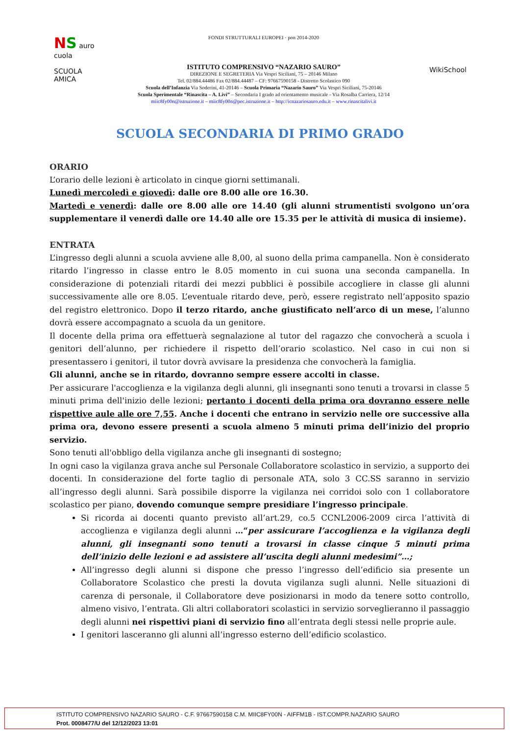NS auro cuola
SCUOLA AMICA
FONDI STRUTTURALI EUROPEI · pon 2014-2020
ISTITUTO COMPRENSIVO “NAZARIO SAURO”
DIREZIONE E SEGRETERIA Via Vespri Siciliani, 75 – 20146 Milano
Tel. 02/884.44486 Fax 02/884.44487 – CF: 97667590158 - Distretto Scolastico 090
Scuola dell’Infanzia Via Soderini, 41-20146 – Scuola Primaria “Nazario Sauro” Via Vespri Siciliani, 75-20146
Scuola Sperimentale “Rinascita – A. Livi” – Secondaria I grado ad orientamento musicale - Via Rosalba Carriera, 12/14
miic8fy00n@istruzione.it – miic8fy00n@pec.istruzione.it – http://icnazariosauro.edu.it – www.rinascitalivi.it
WikiSchool
SCUOLA SECONDARIA DI PRIMO GRADO
ORARIO
L’orario delle lezioni è articolato in cinque giorni settimanali.
Lunedì mercoledì e giovedì: dalle ore 8.00 alle ore 16.30.
Martedì e venerdì: dalle ore 8.00 alle ore 14.40 (gli alunni strumentisti svolgono un’ora supplementare il venerdì dalle ore 14.40 alle ore 15.35 per le attività di musica di insieme).
ENTRATA
L’ingresso degli alunni a scuola avviene alle 8,00, al suono della prima campanella. Non è considerato ritardo l’ingresso in classe entro le 8.05 momento in cui suona una seconda campanella. In considerazione di potenziali ritardi dei mezzi pubblici è possibile accogliere in classe gli alunni successivamente alle ore 8.05. L’eventuale ritardo deve, però, essere registrato nell’apposito spazio del registro elettronico. Dopo il terzo ritardo, anche giustificato nell’arco di un mese, l’alunno dovrà essere accompagnato a scuola da un genitore.
Il docente della prima ora effettuerà segnalazione al tutor del ragazzo che convocherà a scuola i genitori dell’alunno, per richiedere il rispetto dell’orario scolastico. Nel caso in cui non si presentassero i genitori, il tutor dovrà avvisare la presidenza che convocherà la famiglia.
Gli alunni, anche se in ritardo, dovranno sempre essere accolti in classe.
Per assicurare l'accoglienza e la vigilanza degli alunni, gli insegnanti sono tenuti a trovarsi in classe 5 minuti prima dell'inizio delle lezioni; pertanto i docenti della prima ora dovranno essere nelle rispettive aule alle ore 7,55. Anche i docenti che entrano in servizio nelle ore successive alla prima ora, devono essere presenti a scuola almeno 5 minuti prima dell’inizio del proprio servizio.
Sono tenuti all'obbligo della vigilanza anche gli insegnanti di sostegno;
In ogni caso la vigilanza grava anche sul Personale Collaboratore scolastico in servizio, a supporto dei docenti. In considerazione del forte taglio di personale ATA, solo 3 CC.SS saranno in servizio all’ingresso degli alunni. Sarà possibile disporre la vigilanza nei corridoi solo con 1 collaboratore scolastico per piano, dovendo comunque sempre presidiare l’ingresso principale.
Si ricorda ai docenti quanto previsto all’art.29, co.5 CCNL2006-2009 circa l’attività di accoglienza e vigilanza degli alunni …“per assicurare l’accoglienza e la vigilanza degli alunni, gli insegnanti sono tenuti a trovarsi in classe cinque 5 minuti prima dell’inizio delle lezioni e ad assistere all’uscita degli alunni medesimi”…;
All’ingresso degli alunni si dispone che presso l’ingresso dell’edificio sia presente un Collaboratore Scolastico che presti la dovuta vigilanza sugli alunni. Nelle situazioni di carenza di personale, il Collaboratore deve posizionarsi in modo da tenere sotto controllo, almeno visivo, l’entrata. Gli altri collaboratori scolastici in servizio sorveglieranno il passaggio degli alunni nei rispettivi piani di servizio fino all’entrata degli stessi nelle proprie aule.
I genitori lasceranno gli alunni all’ingresso esterno dell’edificio scolastico.
ISTITUTO COMPRENSIVO NAZARIO SAURO - C.F. 97667590158 C.M. MIIC8FY00N - AIFFM1B - IST.COMPR.NAZARIO SAURO
Prot. 0008477/U del 12/12/2023 13:01